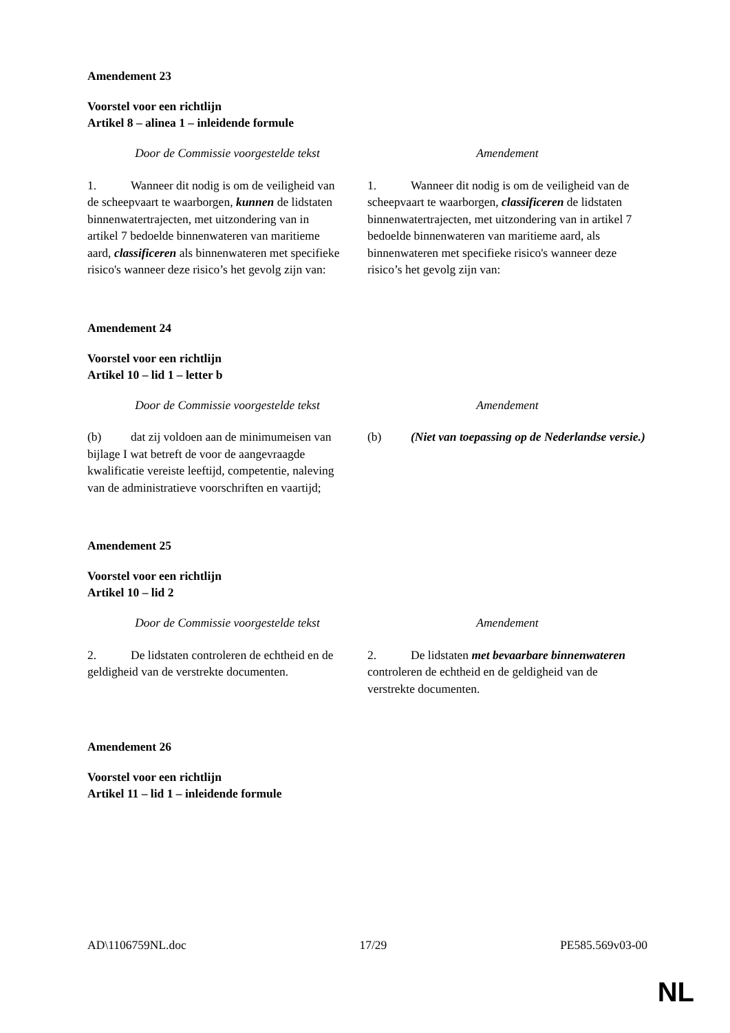Amendement 23
Voorstel voor een richtlijn
Artikel 8 – alinea 1 – inleidende formule
| Door de Commissie voorgestelde tekst | Amendement |
| --- | --- |
| 1. Wanneer dit nodig is om de veiligheid van de scheepvaart te waarborgen, kunnen de lidstaten binnenwatertrajecten, met uitzondering van in artikel 7 bedoelde binnenwateren van maritieme aard, classificeren als binnenwateren met specifieke risico's wanneer deze risico’s het gevolg zijn van: | 1. Wanneer dit nodig is om de veiligheid van de scheepvaart te waarborgen, classificeren de lidstaten binnenwatertrajecten, met uitzondering van in artikel 7 bedoelde binnenwateren van maritieme aard, als binnenwateren met specifieke risico's wanneer deze risico’s het gevolg zijn van: |
Amendement 24
Voorstel voor een richtlijn
Artikel 10 – lid 1 – letter b
| Door de Commissie voorgestelde tekst | Amendement |
| --- | --- |
| (b) dat zij voldoen aan de minimumeisen van bijlage I wat betreft de voor de aangevraagde kwalificatie vereiste leeftijd, competentie, naleving van de administratieve voorschriften en vaartijd; | (b) (Niet van toepassing op de Nederlandse versie.) |
Amendement 25
Voorstel voor een richtlijn
Artikel 10 – lid 2
| Door de Commissie voorgestelde tekst | Amendement |
| --- | --- |
| 2. De lidstaten controleren de echtheid en de geldigheid van de verstrekte documenten. | 2. De lidstaten met bevaarbare binnenwateren controleren de echtheid en de geldigheid van de verstrekte documenten. |
Amendement 26
Voorstel voor een richtlijn
Artikel 11 – lid 1 – inleidende formule
AD\1106759NL.doc 17/29 PE585.569v03-00
NL